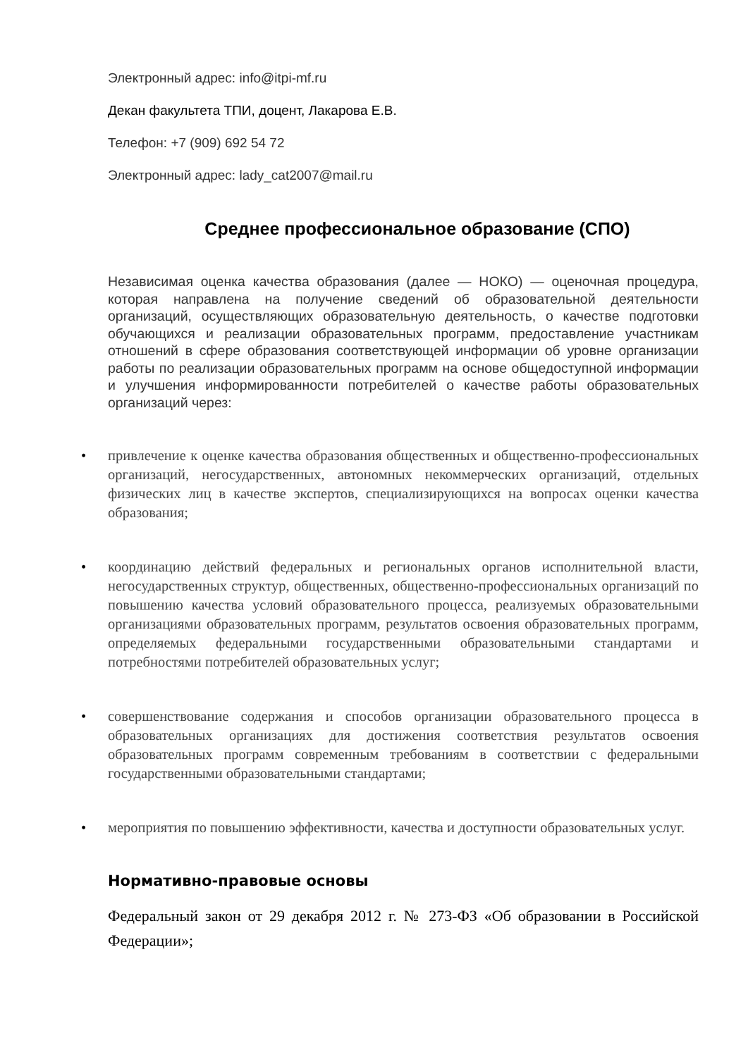Электронный адрес: info@itpi-mf.ru
Декан факультета ТПИ, доцент, Лакарова Е.В.
Телефон: +7 (909) 692 54 72
Электронный адрес: lady_cat2007@mail.ru
Среднее профессиональное образование (СПО)
Независимая оценка качества образования (далее — НОКО) — оценочная процедура, которая направлена на получение сведений об образовательной деятельности организаций, осуществляющих образовательную деятельность, о качестве подготовки обучающихся и реализации образовательных программ, предоставление участникам отношений в сфере образования соответствующей информации об уровне организации работы по реализации образовательных программ на основе общедоступной информации и улучшения информированности потребителей о качестве работы образовательных организаций через:
• привлечение к оценке качества образования общественных и общественно-профессиональных организаций, негосударственных, автономных некоммерческих организаций, отдельных физических лиц в качестве экспертов, специализирующихся на вопросах оценки качества образования;
• координацию действий федеральных и региональных органов исполнительной власти, негосударственных структур, общественных, общественно-профессиональных организаций по повышению качества условий образовательного процесса, реализуемых образовательными организациями образовательных программ, результатов освоения образовательных программ, определяемых федеральными государственными образовательными стандартами и потребностями потребителей образовательных услуг;
• совершенствование содержания и способов организации образовательного процесса в образовательных организациях для достижения соответствия результатов освоения образовательных программ современным требованиям в соответствии с федеральными государственными образовательными стандартами;
• мероприятия по повышению эффективности, качества и доступности образовательных услуг.
Нормативно-правовые основы
Федеральный закон от 29 декабря 2012 г. № 273-ФЗ «Об образовании в Российской Федерации»;